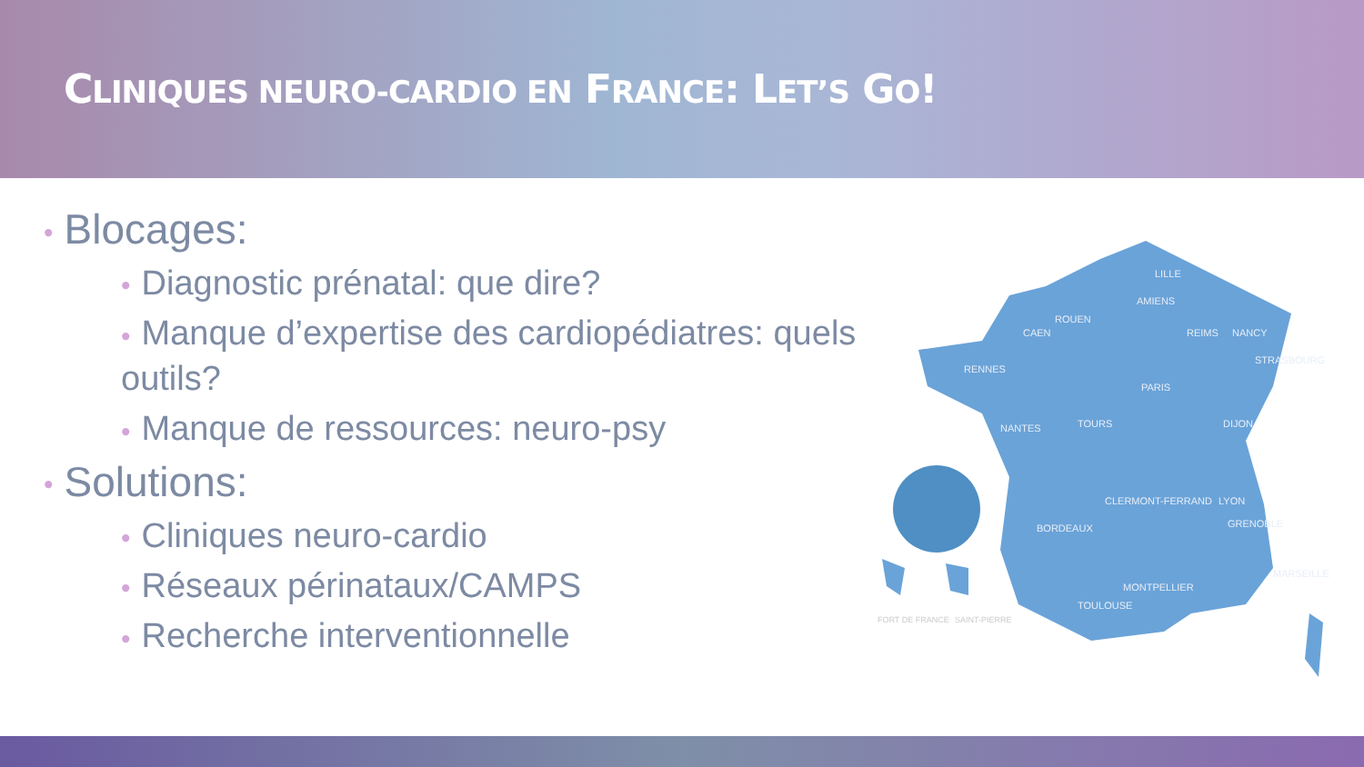CLINIQUES NEURO-CARDIO EN FRANCE: LET’S GO!
• Blocages:
• Diagnostic prénatal: que dire?
• Manque d’expertise des cardiopédiatres: quels outils?
• Manque de ressources: neuro-psy
• Solutions:
• Cliniques neuro-cardio
• Réseaux périnataux/CAMPS
• Recherche interventionnelle
LILLE
AMIENS
ROUEN
CAEN
REIMS
NANCY
STRASBOURG
RENNES
PARIS
NANTES
TOURS
DIJON
CLERMONT-FERRAND
LYON
GRENOBLE
BORDEAUX
MONTPELLIER
TOULOUSE
MARSEILLE
FORT DE FRANCE
SAINT-PIERRE